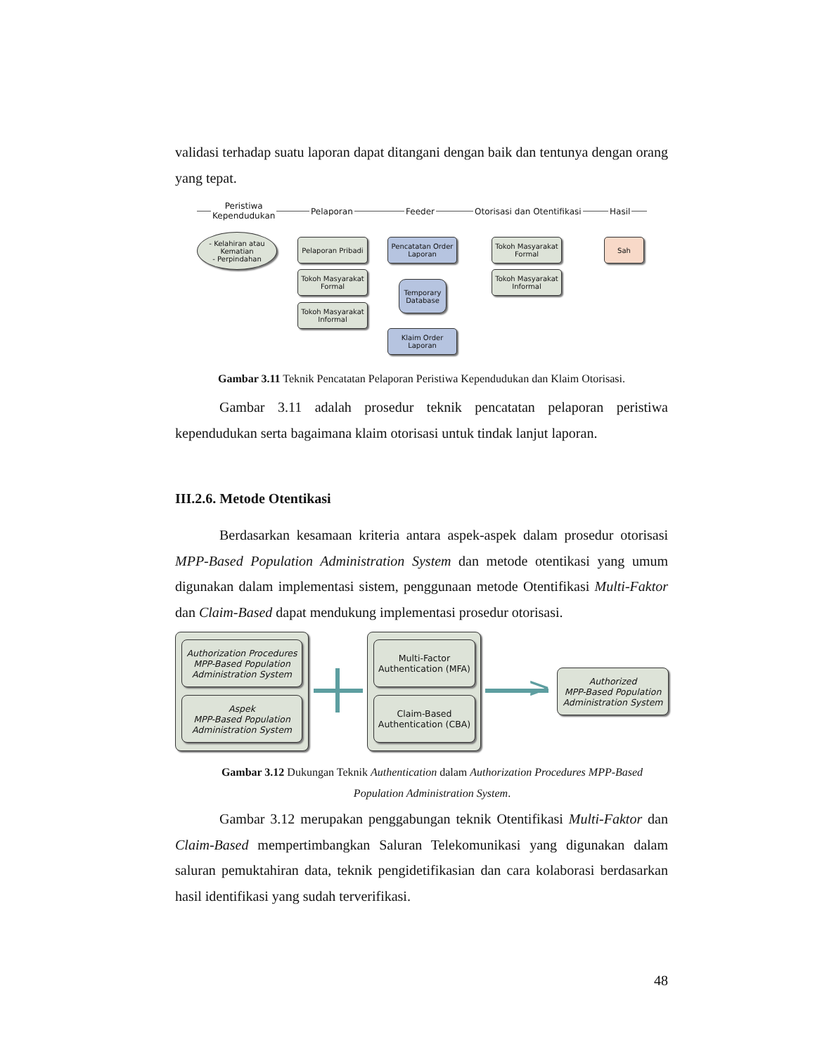validasi terhadap suatu laporan dapat ditangani dengan baik dan tentunya dengan orang yang tepat.
Peristiwa
Kependudukan
Pelaporan Feeder Otorisasi dan Otentifikasi Hasil
- Kelahiran atau Kematian
- Perpindahan
Pelaporan Pribadi
Tokoh Masyarakat Formal
Tokoh Masyarakat Informal
Pencatatan Order Laporan
Temporary Database
Klaim Order Laporan
Tokoh Masyarakat Formal
Tokoh Masyarakat Informal
Sah
Gambar 3.11 Teknik Pencatatan Pelaporan Peristiwa Kependudukan dan Klaim Otorisasi.
Gambar 3.11 adalah prosedur teknik pencatatan pelaporan peristiwa kependudukan serta bagaimana klaim otorisasi untuk tindak lanjut laporan.
III.2.6. Metode Otentikasi
Berdasarkan kesamaan kriteria antara aspek-aspek dalam prosedur otorisasi MPP-Based Population Administration System dan metode otentikasi yang umum digunakan dalam implementasi sistem, penggunaan metode Otentifikasi Multi-Faktor dan Claim-Based dapat mendukung implementasi prosedur otorisasi.
Authorization Procedures MPP-Based Population Administration System
Aspek
MPP-Based Population Administration System
Multi-Factor Authentication (MFA)
Claim-Based Authentication (CBA)
>
Authorized
MPP-Based Population Administration System
Gambar 3.12 Dukungan Teknik Authentication dalam Authorization Procedures MPP-Based Population Administration System.
Gambar 3.12 merupakan penggabungan teknik Otentifikasi Multi-Faktor dan Claim-Based mempertimbangkan Saluran Telekomunikasi yang digunakan dalam saluran pemuktahiran data, teknik pengidetifikasian dan cara kolaborasi berdasarkan hasil identifikasi yang sudah terverifikasi.
48